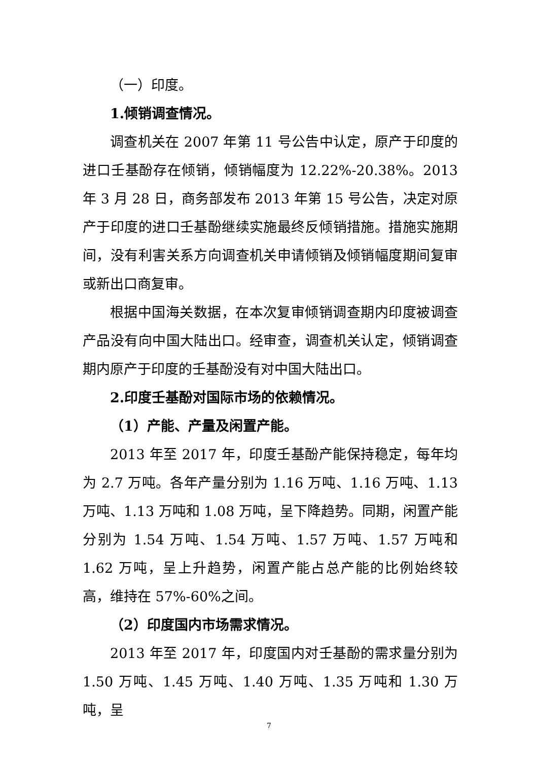（一）印度。
1.倾销调查情况。
调查机关在 2007 年第 11 号公告中认定，原产于印度的进口壬基酚存在倾销，倾销幅度为 12.22%-20.38%。2013 年 3 月 28 日，商务部发布 2013 年第 15 号公告，决定对原产于印度的进口壬基酚继续实施最终反倾销措施。措施实施期间，没有利害关系方向调查机关申请倾销及倾销幅度期间复审或新出口商复审。
根据中国海关数据，在本次复审倾销调查期内印度被调查产品没有向中国大陆出口。经审查，调查机关认定，倾销调查期内原产于印度的壬基酚没有对中国大陆出口。
2.印度壬基酚对国际市场的依赖情况。
（1）产能、产量及闲置产能。
2013 年至 2017 年，印度壬基酚产能保持稳定，每年均为 2.7 万吨。各年产量分别为 1.16 万吨、1.16 万吨、1.13 万吨、1.13 万吨和 1.08 万吨，呈下降趋势。同期，闲置产能分别为 1.54 万吨、1.54 万吨、1.57 万吨、1.57 万吨和 1.62 万吨，呈上升趋势，闲置产能占总产能的比例始终较高，维持在 57%-60%之间。
（2）印度国内市场需求情况。
2013 年至 2017 年，印度国内对壬基酚的需求量分别为 1.50 万吨、1.45 万吨、1.40 万吨、1.35 万吨和 1.30 万吨，呈
7